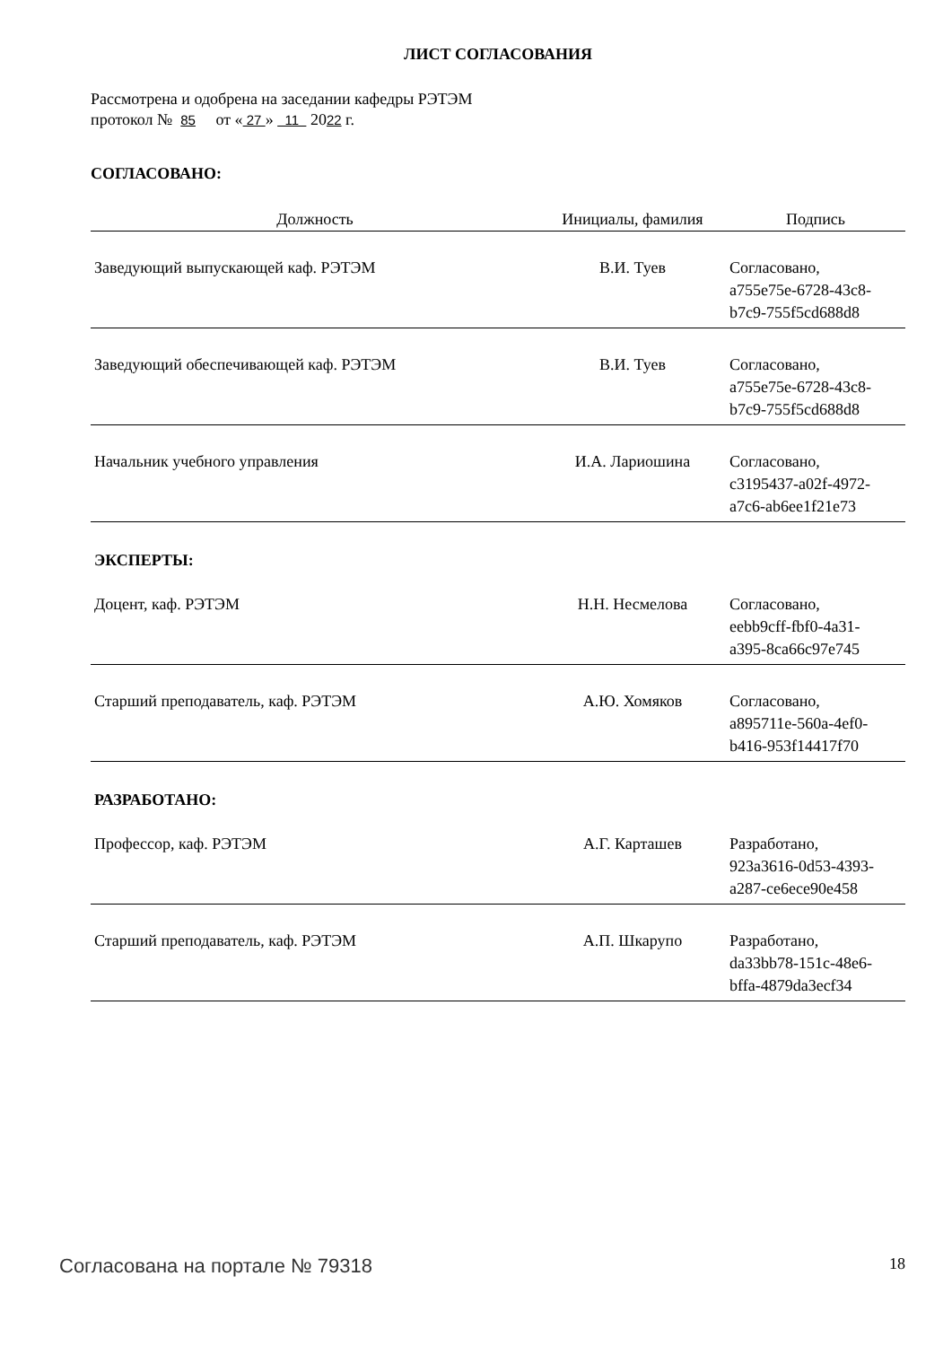ЛИСТ СОГЛАСОВАНИЯ
Рассмотрена и одобрена на заседании кафедры РЭТЭМ
протокол № 85 от « 27 » 11 2022 г.
СОГЛАСОВАНО:
| Должность | Инициалы, фамилия | Подпись |
| --- | --- | --- |
| Заведующий выпускающей каф. РЭТЭМ | В.И. Туев | Согласовано, a755e75e-6728-43c8- b7c9-755f5cd688d8 |
| Заведующий обеспечивающей каф. РЭТЭМ | В.И. Туев | Согласовано, a755e75e-6728-43c8- b7c9-755f5cd688d8 |
| Начальник учебного управления | И.А. Лариошина | Согласовано, c3195437-a02f-4972- a7c6-ab6ee1f21e73 |
| ЭКСПЕРТЫ: | | |
| Доцент, каф. РЭТЭМ | Н.Н. Несмелова | Согласовано, eebb9cff-fbf0-4a31- a395-8ca66c97e745 |
| Старший преподаватель, каф. РЭТЭМ | А.Ю. Хомяков | Согласовано, a895711e-560a-4ef0- b416-953f14417f70 |
| РАЗРАБОТАНО: | | |
| Профессор, каф. РЭТЭМ | А.Г. Карташев | Разработано, 923a3616-0d53-4393- a287-ce6ece90e458 |
| Старший преподаватель, каф. РЭТЭМ | А.П. Шкарупо | Разработано, da33bb78-151c-48e6- bffa-4879da3ecf34 |
Согласована на портале № 79318 18